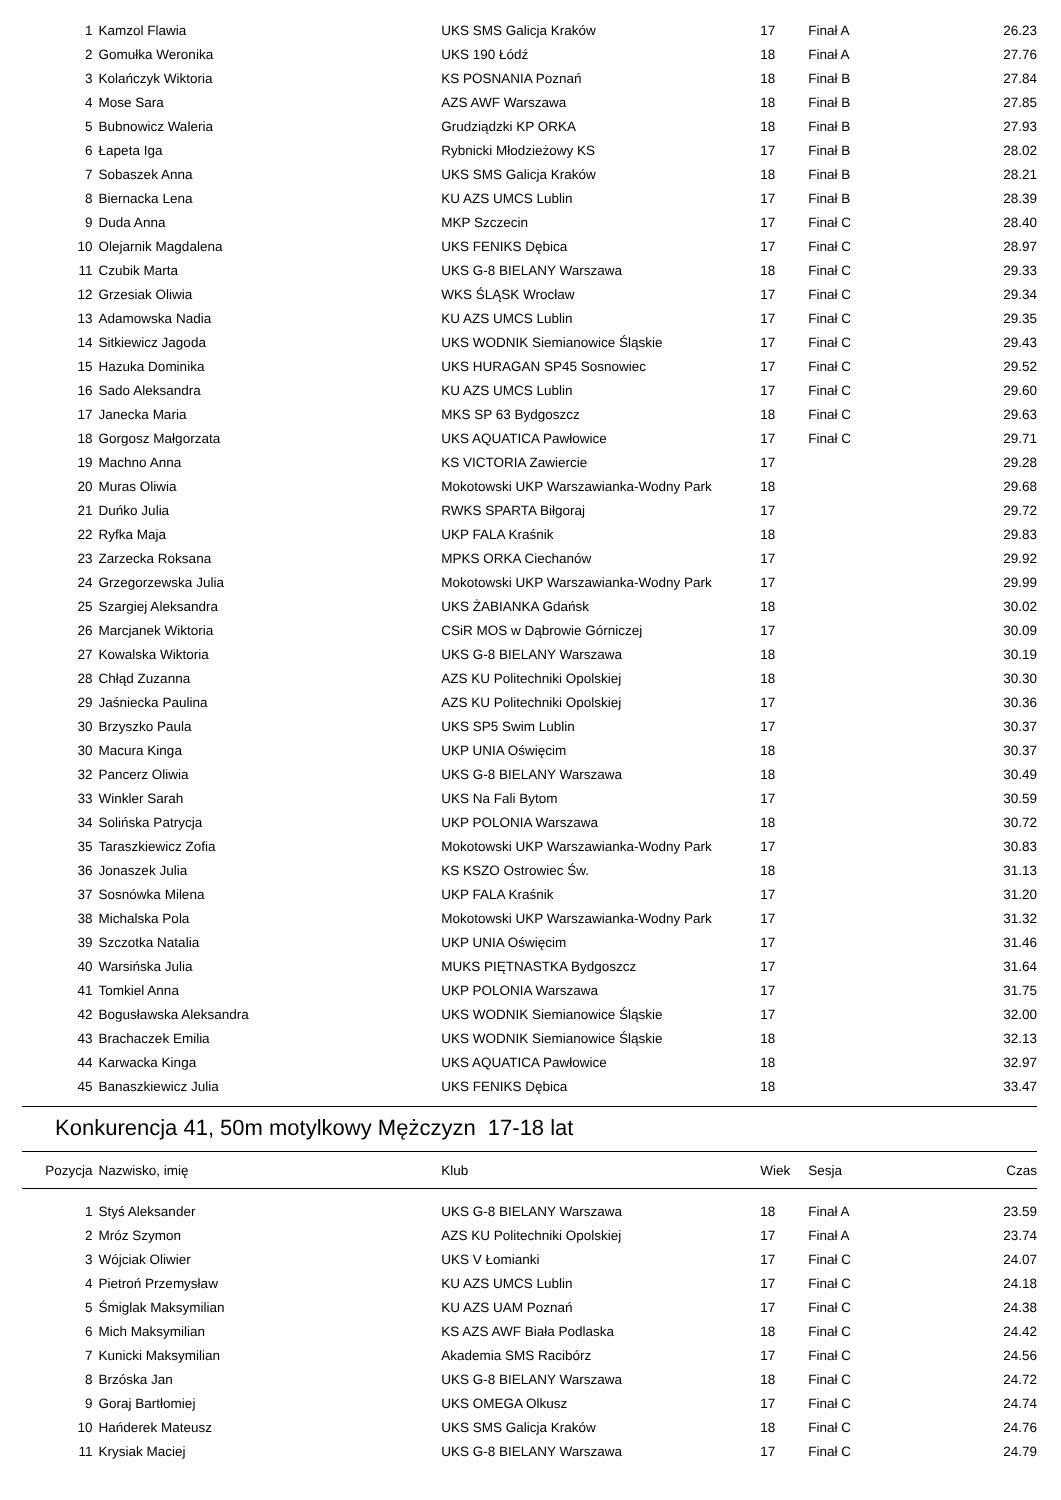| 1 | Kamzol Flawia | UKS SMS Galicja Kraków | 17 | Finał A | 26.23 |
| 2 | Gomułka Weronika | UKS 190 Łódź | 18 | Finał A | 27.76 |
| 3 | Kolańczyk Wiktoria | KS POSNANIA Poznań | 18 | Finał B | 27.84 |
| 4 | Mose Sara | AZS AWF Warszawa | 18 | Finał B | 27.85 |
| 5 | Bubnowicz Waleria | Grudziądzki KP ORKA | 18 | Finał B | 27.93 |
| 6 | Łapeta Iga | Rybnicki Młodzieżowy KS | 17 | Finał B | 28.02 |
| 7 | Sobaszek Anna | UKS SMS Galicja Kraków | 18 | Finał B | 28.21 |
| 8 | Biernacka Lena | KU AZS UMCS Lublin | 17 | Finał B | 28.39 |
| 9 | Duda Anna | MKP Szczecin | 17 | Finał C | 28.40 |
| 10 | Olejarnik Magdalena | UKS FENIKS Dębica | 17 | Finał C | 28.97 |
| 11 | Czubik Marta | UKS G-8 BIELANY Warszawa | 18 | Finał C | 29.33 |
| 12 | Grzesiak Oliwia | WKS ŚLĄSK Wrocław | 17 | Finał C | 29.34 |
| 13 | Adamowska Nadia | KU AZS UMCS Lublin | 17 | Finał C | 29.35 |
| 14 | Sitkiewicz Jagoda | UKS WODNIK Siemianowice Śląskie | 17 | Finał C | 29.43 |
| 15 | Hazuka Dominika | UKS HURAGAN SP45 Sosnowiec | 17 | Finał C | 29.52 |
| 16 | Sado Aleksandra | KU AZS UMCS Lublin | 17 | Finał C | 29.60 |
| 17 | Janecka Maria | MKS SP 63 Bydgoszcz | 18 | Finał C | 29.63 |
| 18 | Gorgosz Małgorzata | UKS AQUATICA Pawłowice | 17 | Finał C | 29.71 |
| 19 | Machno Anna | KS VICTORIA Zawiercie | 17 | | 29.28 |
| 20 | Muras Oliwia | Mokotowski UKP Warszawianka-Wodny Park | 18 | | 29.68 |
| 21 | Duńko Julia | RWKS SPARTA Biłgoraj | 17 | | 29.72 |
| 22 | Ryfka Maja | UKP FALA Kraśnik | 18 | | 29.83 |
| 23 | Zarzecka Roksana | MPKS ORKA Ciechanów | 17 | | 29.92 |
| 24 | Grzegorzewska Julia | Mokotowski UKP Warszawianka-Wodny Park | 17 | | 29.99 |
| 25 | Szargiej Aleksandra | UKS ŻABIANKA Gdańsk | 18 | | 30.02 |
| 26 | Marcjanek Wiktoria | CSiR MOS w Dąbrowie Górniczej | 17 | | 30.09 |
| 27 | Kowalska Wiktoria | UKS G-8 BIELANY Warszawa | 18 | | 30.19 |
| 28 | Chłąd Zuzanna | AZS KU Politechniki Opolskiej | 18 | | 30.30 |
| 29 | Jaśniecka Paulina | AZS KU Politechniki Opolskiej | 17 | | 30.36 |
| 30 | Brzyszko Paula | UKS SP5 Swim Lublin | 17 | | 30.37 |
| 30 | Macura Kinga | UKP UNIA Oświęcim | 18 | | 30.37 |
| 32 | Pancerz Oliwia | UKS G-8 BIELANY Warszawa | 18 | | 30.49 |
| 33 | Winkler Sarah | UKS Na Fali Bytom | 17 | | 30.59 |
| 34 | Solińska Patrycja | UKP POLONIA Warszawa | 18 | | 30.72 |
| 35 | Taraszkiewicz Zofia | Mokotowski UKP Warszawianka-Wodny Park | 17 | | 30.83 |
| 36 | Jonaszek Julia | KS KSZO Ostrowiec Św. | 18 | | 31.13 |
| 37 | Sosnówka Milena | UKP FALA Kraśnik | 17 | | 31.20 |
| 38 | Michalska Pola | Mokotowski UKP Warszawianka-Wodny Park | 17 | | 31.32 |
| 39 | Szczotka Natalia | UKP UNIA Oświęcim | 17 | | 31.46 |
| 40 | Warsińska Julia | MUKS PIĘTNASTKA Bydgoszcz | 17 | | 31.64 |
| 41 | Tomkiel Anna | UKP POLONIA Warszawa | 17 | | 31.75 |
| 42 | Bogusławska Aleksandra | UKS WODNIK Siemianowice Śląskie | 17 | | 32.00 |
| 43 | Brachaczek Emilia | UKS WODNIK Siemianowice Śląskie | 18 | | 32.13 |
| 44 | Karwacka Kinga | UKS AQUATICA Pawłowice | 18 | | 32.97 |
| 45 | Banaszkiewicz Julia | UKS FENIKS Dębica | 18 | | 33.47 |
Konkurencja 41, 50m motylkowy Mężczyzn 17-18 lat
| Pozycja | Nazwisko, imię | Klub | Wiek | Sesja | Czas |
| --- | --- | --- | --- | --- | --- |
| 1 | Styś Aleksander | UKS G-8 BIELANY Warszawa | 18 | Finał A | 23.59 |
| 2 | Mróz Szymon | AZS KU Politechniki Opolskiej | 17 | Finał A | 23.74 |
| 3 | Wójciak Oliwier | UKS V Łomianki | 17 | Finał C | 24.07 |
| 4 | Pietroń Przemysław | KU AZS UMCS Lublin | 17 | Finał C | 24.18 |
| 5 | Śmiglak Maksymilian | KU AZS UAM Poznań | 17 | Finał C | 24.38 |
| 6 | Mich Maksymilian | KS AZS AWF Biała Podlaska | 18 | Finał C | 24.42 |
| 7 | Kunicki Maksymilian | Akademia SMS Racibórz | 17 | Finał C | 24.56 |
| 8 | Brzóska Jan | UKS G-8 BIELANY Warszawa | 18 | Finał C | 24.72 |
| 9 | Goraj Bartłomiej | UKS OMEGA Olkusz | 17 | Finał C | 24.74 |
| 10 | Hańderek Mateusz | UKS SMS Galicja Kraków | 18 | Finał C | 24.76 |
| 11 | Krysiak Maciej | UKS G-8 BIELANY Warszawa | 17 | Finał C | 24.79 |